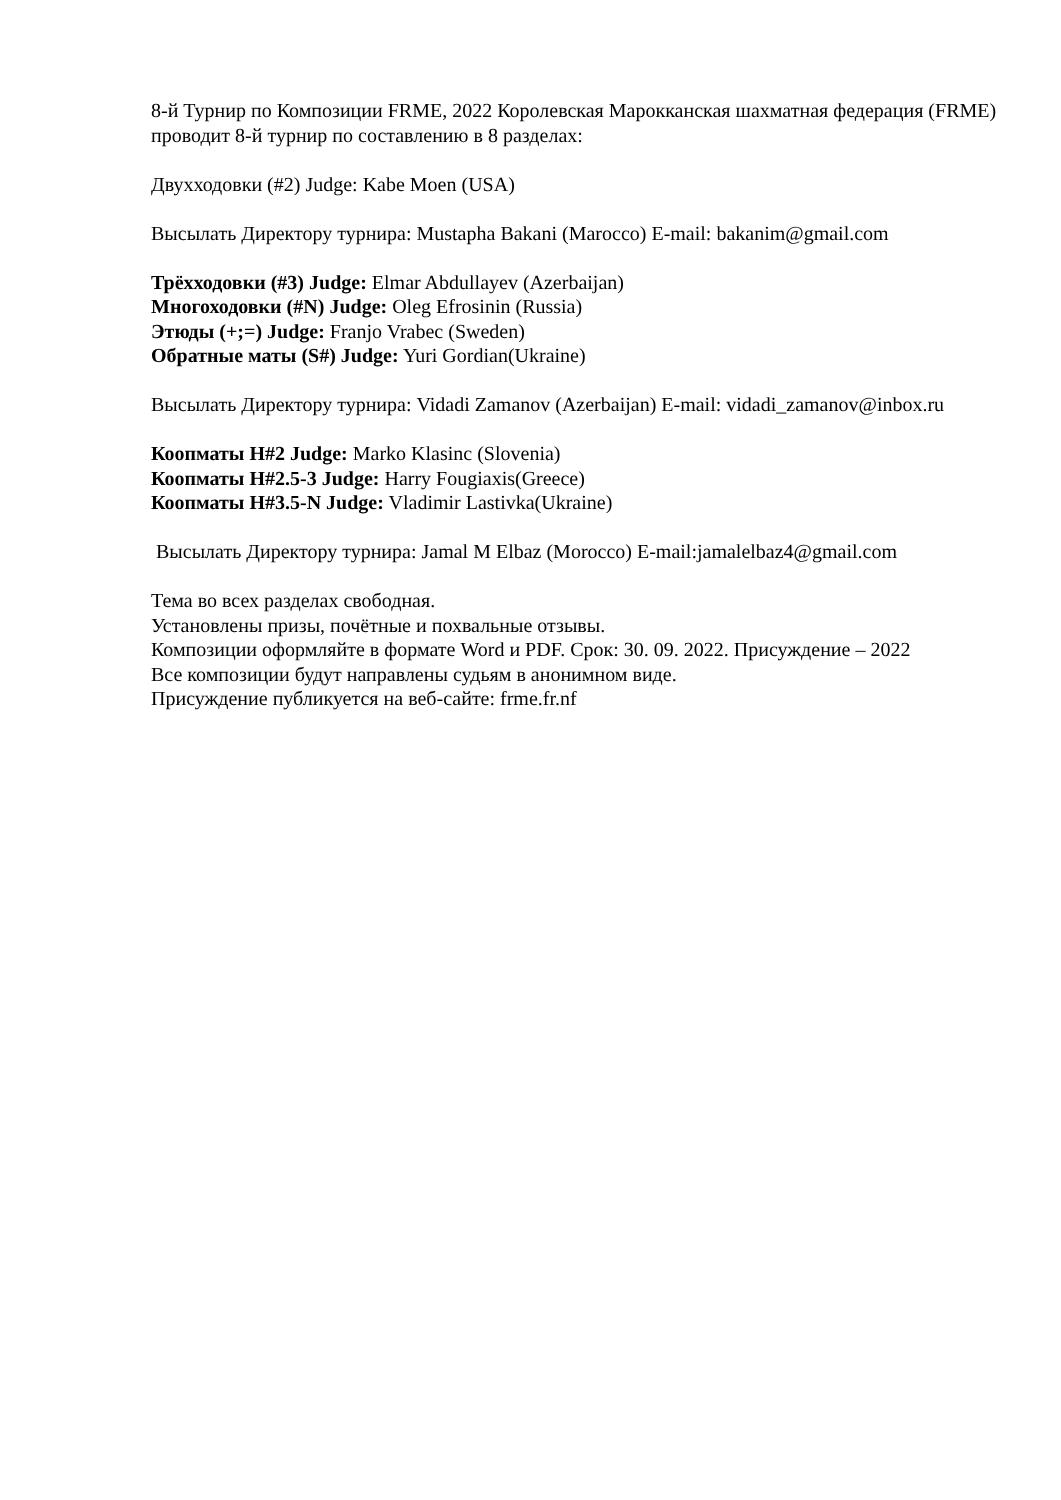8-й Турнир по Композиции FRME, 2022 Королевская Марокканская шахматная федерация (FRME) проводит 8-й турнир по составлению в 8 разделах:
Двухходовки (#2) Judge: Kabe Moen (USA)
Высылать Директору турнира: Mustapha Bakani (Marocco) E-mail: bakanim@gmail.com
Трёхходовки (#3) Judge: Elmar Abdullayev (Azerbaijan)
Многоходовки (#N) Judge: Oleg Efrosinin (Russia)
Этюды (+;=) Judge: Franjo Vrabec (Sweden)
Обратные маты (S#) Judge: Yuri Gordian(Ukraine)
Высылать Директору турнира: Vidadi Zamanov (Azerbaijan) E-mail: vidadi_zamanov@inbox.ru
Коопматы H#2 Judge: Marko Klasinc (Slovenia)
Коопматы H#2.5-3 Judge: Harry Fougiaxis(Greece)
Коопматы H#3.5-N Judge: Vladimir Lastivka(Ukraine)
Высылать Директору турнира: Jamal M Elbaz (Morocco) E-mail:jamalelbaz4@gmail.com
Тема во всех разделах свободная.
Установлены призы, почётные и похвальные отзывы.
Композиции оформляйте в формате Word и PDF. Срок: 30. 09. 2022. Присуждение – 2022
Все композиции будут направлены судьям в анонимном виде.
Присуждение публикуется на веб-сайте: frme.fr.nf